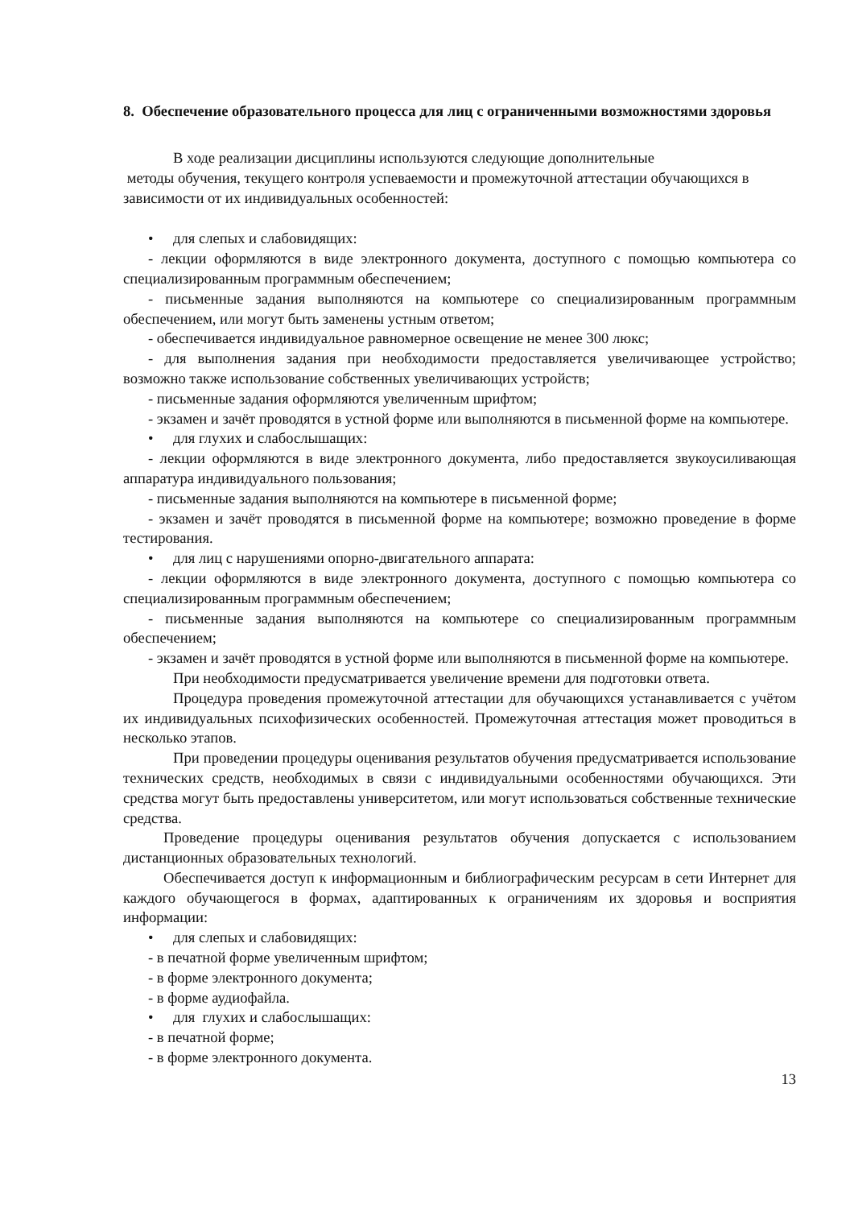8. Обеспечение образовательного процесса для лиц с ограниченными возможностями здоровья
В ходе реализации дисциплины используются следующие дополнительные
методы обучения, текущего контроля успеваемости и промежуточной аттестации обучающихся в зависимости от их индивидуальных особенностей:
• для слепых и слабовидящих:
- лекции оформляются в виде электронного документа, доступного с помощью компьютера со специализированным программным обеспечением;
- письменные задания выполняются на компьютере со специализированным программным обеспечением, или могут быть заменены устным ответом;
- обеспечивается индивидуальное равномерное освещение не менее 300 люкс;
- для выполнения задания при необходимости предоставляется увеличивающее устройство; возможно также использование собственных увеличивающих устройств;
- письменные задания оформляются увеличенным шрифтом;
- экзамен и зачёт проводятся в устной форме или выполняются в письменной форме на компьютере.
• для глухих и слабослышащих:
- лекции оформляются в виде электронного документа, либо предоставляется звукоусиливающая аппаратура индивидуального пользования;
- письменные задания выполняются на компьютере в письменной форме;
- экзамен и зачёт проводятся в письменной форме на компьютере; возможно проведение в форме тестирования.
• для лиц с нарушениями опорно-двигательного аппарата:
- лекции оформляются в виде электронного документа, доступного с помощью компьютера со специализированным программным обеспечением;
- письменные задания выполняются на компьютере со специализированным программным обеспечением;
- экзамен и зачёт проводятся в устной форме или выполняются в письменной форме на компьютере.
При необходимости предусматривается увеличение времени для подготовки ответа.
Процедура проведения промежуточной аттестации для обучающихся устанавливается с учётом их индивидуальных психофизических особенностей. Промежуточная аттестация может проводиться в несколько этапов.
При проведении процедуры оценивания результатов обучения предусматривается использование технических средств, необходимых в связи с индивидуальными особенностями обучающихся. Эти средства могут быть предоставлены университетом, или могут использоваться собственные технические средства.
Проведение процедуры оценивания результатов обучения допускается с использованием дистанционных образовательных технологий.
Обеспечивается доступ к информационным и библиографическим ресурсам в сети Интернет для каждого обучающегося в формах, адаптированных к ограничениям их здоровья и восприятия информации:
• для слепых и слабовидящих:
- в печатной форме увеличенным шрифтом;
- в форме электронного документа;
- в форме аудиофайла.
• для глухих и слабослышащих:
- в печатной форме;
- в форме электронного документа.
13